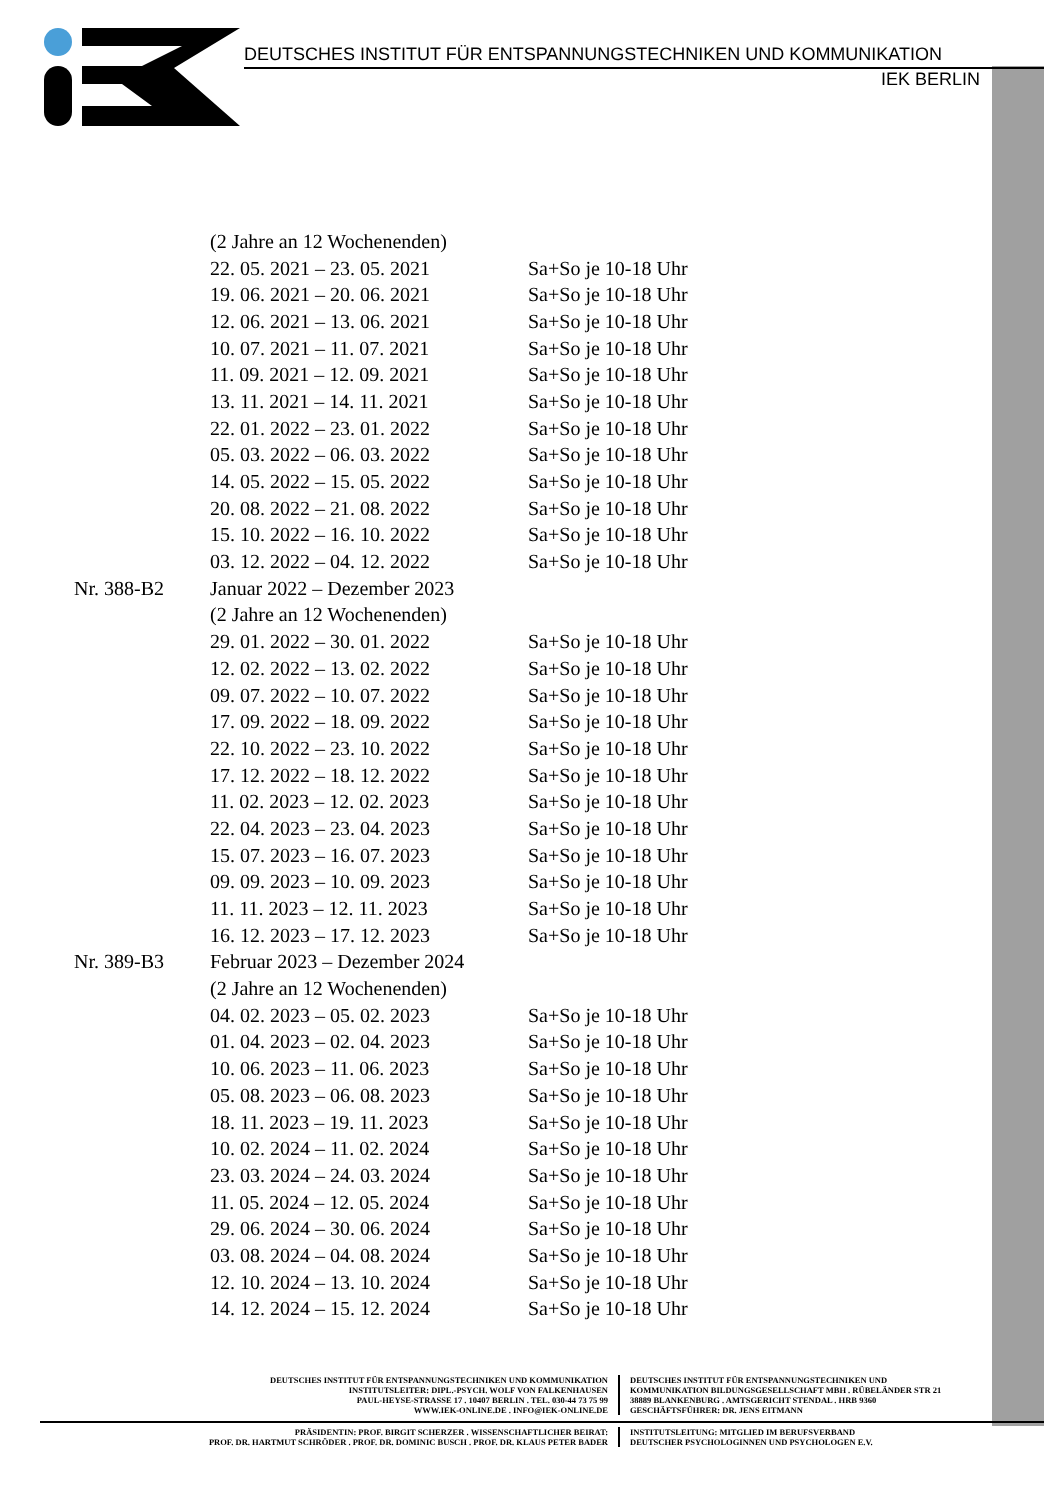DEUTSCHES INSTITUT FÜR ENTSPANNUNGSTECHNIKEN UND KOMMUNIKATION
IEK BERLIN
| | (2 Jahre an 12 Wochenenden) | |
| | 22. 05. 2021 – 23. 05. 2021 | Sa+So je 10-18 Uhr |
| | 19. 06. 2021 – 20. 06. 2021 | Sa+So je 10-18 Uhr |
| | 12. 06. 2021 – 13. 06. 2021 | Sa+So je 10-18 Uhr |
| | 10. 07. 2021 – 11. 07. 2021 | Sa+So je 10-18 Uhr |
| | 11. 09. 2021 – 12. 09. 2021 | Sa+So je 10-18 Uhr |
| | 13. 11. 2021 – 14. 11. 2021 | Sa+So je 10-18 Uhr |
| | 22. 01. 2022 – 23. 01. 2022 | Sa+So je 10-18 Uhr |
| | 05. 03. 2022 – 06. 03. 2022 | Sa+So je 10-18 Uhr |
| | 14. 05. 2022 – 15. 05. 2022 | Sa+So je 10-18 Uhr |
| | 20. 08. 2022 – 21. 08. 2022 | Sa+So je 10-18 Uhr |
| | 15. 10. 2022 – 16. 10. 2022 | Sa+So je 10-18 Uhr |
| | 03. 12. 2022 – 04. 12. 2022 | Sa+So je 10-18 Uhr |
| Nr. 388-B2 | Januar 2022 – Dezember 2023 | |
| | (2 Jahre an 12 Wochenenden) | |
| | 29. 01. 2022 – 30. 01. 2022 | Sa+So je 10-18 Uhr |
| | 12. 02. 2022 – 13. 02. 2022 | Sa+So je 10-18 Uhr |
| | 09. 07. 2022 – 10. 07. 2022 | Sa+So je 10-18 Uhr |
| | 17. 09. 2022 – 18. 09. 2022 | Sa+So je 10-18 Uhr |
| | 22. 10. 2022 – 23. 10. 2022 | Sa+So je 10-18 Uhr |
| | 17. 12. 2022 – 18. 12. 2022 | Sa+So je 10-18 Uhr |
| | 11. 02. 2023 – 12. 02. 2023 | Sa+So je 10-18 Uhr |
| | 22. 04. 2023 – 23. 04. 2023 | Sa+So je 10-18 Uhr |
| | 15. 07. 2023 – 16. 07. 2023 | Sa+So je 10-18 Uhr |
| | 09. 09. 2023 – 10. 09. 2023 | Sa+So je 10-18 Uhr |
| | 11. 11. 2023 – 12. 11. 2023 | Sa+So je 10-18 Uhr |
| | 16. 12. 2023 – 17. 12. 2023 | Sa+So je 10-18 Uhr |
| Nr. 389-B3 | Februar 2023 – Dezember 2024 | |
| | (2 Jahre an 12 Wochenenden) | |
| | 04. 02. 2023 – 05. 02. 2023 | Sa+So je 10-18 Uhr |
| | 01. 04. 2023 – 02. 04. 2023 | Sa+So je 10-18 Uhr |
| | 10. 06. 2023 – 11. 06. 2023 | Sa+So je 10-18 Uhr |
| | 05. 08. 2023 – 06. 08. 2023 | Sa+So je 10-18 Uhr |
| | 18. 11. 2023 – 19. 11. 2023 | Sa+So je 10-18 Uhr |
| | 10. 02. 2024 – 11. 02. 2024 | Sa+So je 10-18 Uhr |
| | 23. 03. 2024 – 24. 03. 2024 | Sa+So je 10-18 Uhr |
| | 11. 05. 2024 – 12. 05. 2024 | Sa+So je 10-18 Uhr |
| | 29. 06. 2024 – 30. 06. 2024 | Sa+So je 10-18 Uhr |
| | 03. 08. 2024 – 04. 08. 2024 | Sa+So je 10-18 Uhr |
| | 12. 10. 2024 – 13. 10. 2024 | Sa+So je 10-18 Uhr |
| | 14. 12. 2024 – 15. 12. 2024 | Sa+So je 10-18 Uhr |
DEUTSCHES INSTITUT FÜR ENTSPANNUNGSTECHNIKEN UND KOMMUNIKATION
INSTITUTSLEITER: DIPL.-PSYCH. WOLF VON FALKENHAUSEN
PAUL-HEYSE-STRASSE 17 . 10407 BERLIN . TEL. 030-44 73 75 99
WWW.IEK-ONLINE.DE . INFO@IEK-ONLINE.DE
DEUTSCHES INSTITUT FÜR ENTSPANNUNGSTECHNIKEN UND
KOMMUNIKATION BILDUNGSGESELLSCHAFT MBH . RÜBELÄNDER STR 21
38889 BLANKENBURG . AMTSGERICHT STENDAL . HRB 9360
GESCHÄFTSFÜHRER: DR. JENS EITMANN
PRÄSIDENTIN: PROF. BIRGIT SCHERZER . WISSENSCHAFTLICHER BEIRAT:
PROF. DR. HARTMUT SCHRÖDER . PROF. DR. DOMINIC BUSCH . PROF. DR. KLAUS PETER BADER
INSTITUTSLEITUNG: MITGLIED IM BERUFSVERBAND
DEUTSCHER PSYCHOLOGINNEN UND PSYCHOLOGEN E.V.